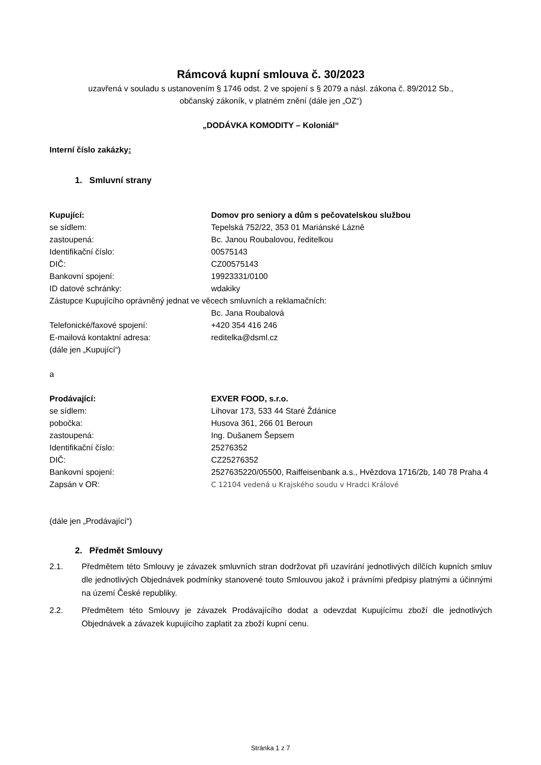Rámcová kupní smlouva č. 30/2023
uzavřená v souladu s ustanovením § 1746 odst. 2 ve spojení s § 2079 a násl. zákona č. 89/2012 Sb.,
občanský zákoník, v platném znění (dále jen „OZ“)
„DODÁVKA KOMODITY – Koloniál“
Interní číslo zakázky:
1. Smluvní strany
Kupující: Domov pro seniory a dům s pečovatelskou službou
se sídlem: Tepelská 752/22, 353 01 Mariánské Lázně
zastoupená: Bc. Janou Roubalovou, ředitelkou
Identifikační číslo: 00575143
DIČ: CZ00575143
Bankovní spojení: 19923331/0100
ID datové schránky: wdakiky
Zástupce Kupujícího oprávněný jednat ve věcech smluvních a reklamačních:
Bc. Jana Roubalová
Telefonické/faxové spojení: +420 354 416 246
E-mailová kontaktní adresa: reditelka@dsml.cz
(dále jen „Kupující“)
a
Prodávající: EXVER FOOD, s.r.o.
se sídlem: Lihovar 173, 533 44 Staré Ždánice
pobočka: Husova 361, 266 01 Beroun
zastoupená: Ing. Dušanem Šepsem
Identifikační číslo: 25276352
DIČ: CZ25276352
Bankovní spojení: 2527635220/05500, Raiffeisenbank a.s., Hvězdova 1716/2b, 140 78 Praha 4
Zapsán v OR: C 12104 vedená u Krajského soudu v Hradci Králové
(dále jen „Prodávající“)
2. Předmět Smlouvy
2.1. Předmětem této Smlouvy je závazek smluvních stran dodržovat při uzavírání jednotlivých dílčích kupních smluv dle jednotlivých Objednávek podmínky stanovené touto Smlouvou jakož i právními předpisy platnými a účinnými na území České republiky.
2.2. Předmětem této Smlouvy je závazek Prodávajícího dodat a odevzdat Kupujícímu zboží dle jednotlivých Objednávek a závazek kupujícího zaplatit za zboží kupní cenu.
Stránka 1 z 7